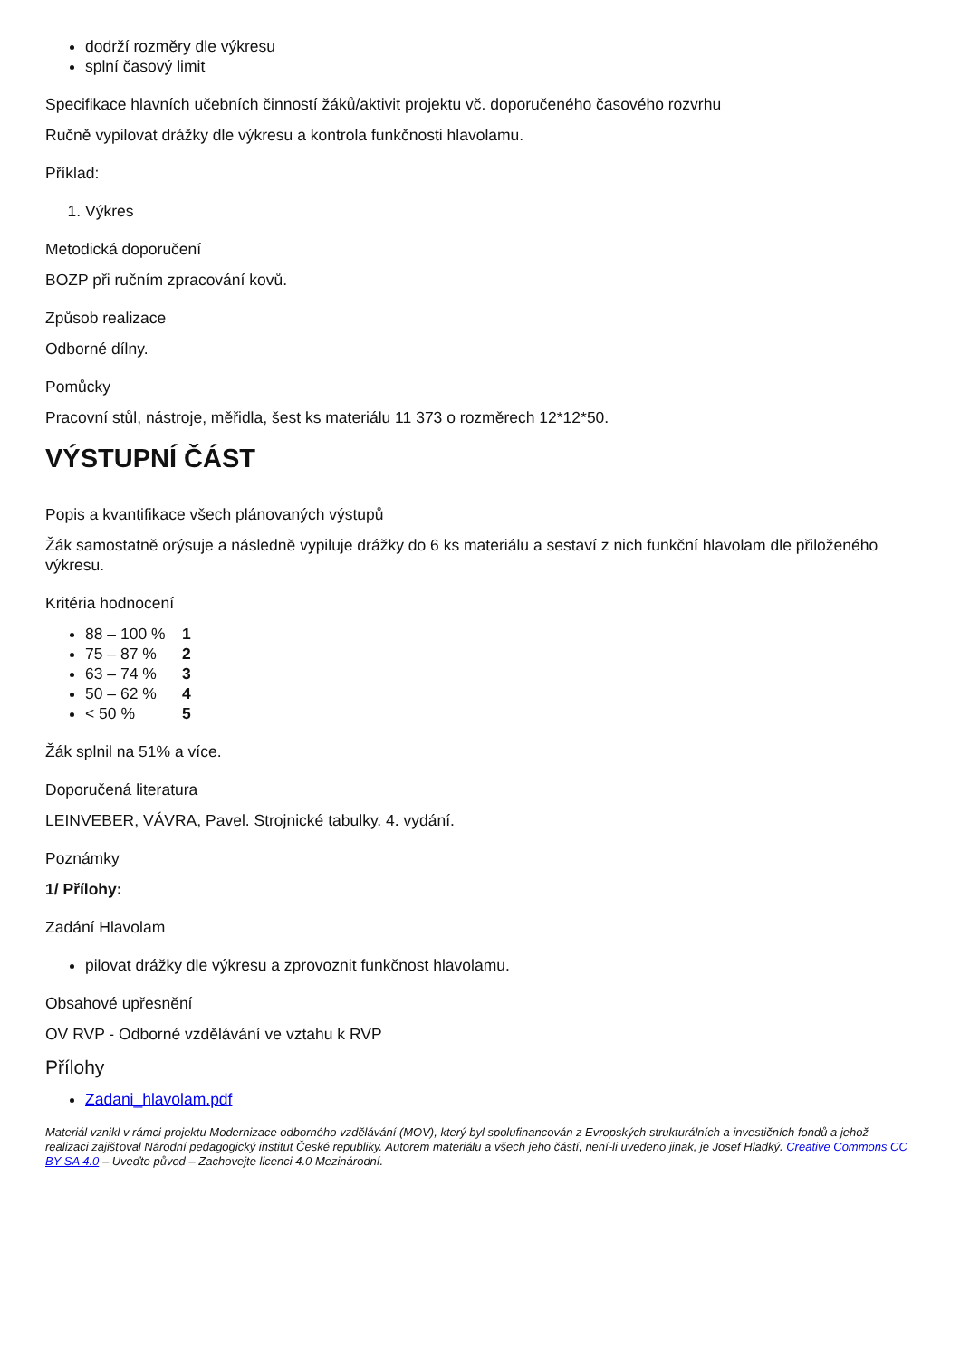dodrží rozměry dle výkresu
splní časový limit
Specifikace hlavních učebních činností žáků/aktivit projektu vč. doporučeného časového rozvrhu
Ručně vypilovat drážky dle výkresu a kontrola funkčnosti hlavolamu.
Příklad:
1. Výkres
Metodická doporučení
BOZP při ručním zpracování kovů.
Způsob realizace
Odborné dílny.
Pomůcky
Pracovní stůl, nástroje, měřidla, šest ks materiálu 11 373 o rozměrech 12*12*50.
VÝSTUPNÍ ČÁST
Popis a kvantifikace všech plánovaných výstupů
Žák samostatně orýsuje a následně vypiluje drážky do 6 ks materiálu a sestaví z nich funkční hlavolam dle přiloženého výkresu.
Kritéria hodnocení
88 – 100 % 1
75 – 87 % 2
63 – 74 % 3
50 – 62 % 4
< 50 % 5
Žák splnil na 51% a více.
Doporučená literatura
LEINVEBER, VÁVRA, Pavel. Strojnické tabulky. 4. vydání.
Poznámky
1/ Přílohy:
Zadání Hlavolam
pilovat drážky dle výkresu a zprovoznit funkčnost hlavolamu.
Obsahové upřesnění
OV RVP - Odborné vzdělávání ve vztahu k RVP
Přílohy
Zadani_hlavolam.pdf
Materiál vznikl v rámci projektu Modernizace odborného vzdělávání (MOV), který byl spolufinancován z Evropských strukturálních a investičních fondů a jehož realizaci zajišťoval Národní pedagogický institut České republiky. Autorem materiálu a všech jeho částí, není-li uvedeno jinak, je Josef Hladký. Creative Commons CC BY SA 4.0 – Uveďte původ – Zachovejte licenci 4.0 Mezinárodní.